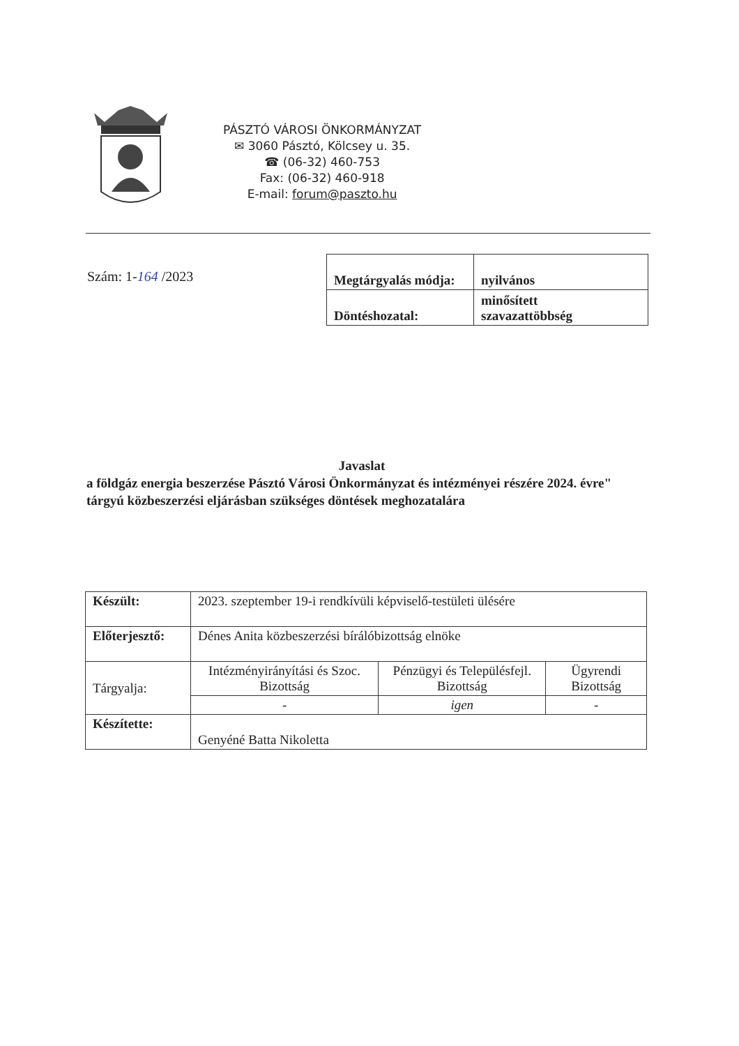PÁSZTÓ VÁROSI ÖNKORMÁNYZAT
✉ 3060 Pásztó, Kölcsey u. 35.
☎ (06-32) 460-753
Fax: (06-32) 460-918
E-mail: forum@paszto.hu
Szám: 1-164 /2023
| Megtárgyalás módja: | nyilvános |
| Döntéshozatal: | minősített szavazattöbbség |
Javaslat
a földgáz energia beszerzése Pásztó Városi Önkormányzat és intézményei részére 2024. évre" tárgyú közbeszerzési eljárásban szükséges döntések meghozatalára
| Készült: | 2023. szeptember 19-i rendkívüli képviselő-testületi ülésére | | |
| Előterjesztő: | Dénes Anita közbeszerzési bírálóbizottság elnöke | | |
| Tárgyalja: | Intézményirányítási és Szoc. Bizottság | Pénzügyi és Településfejl. Bizottság | Ügyrendi Bizottság |
| | - | igen | - |
| Készítette: | Genyéné Batta Nikoletta | | |